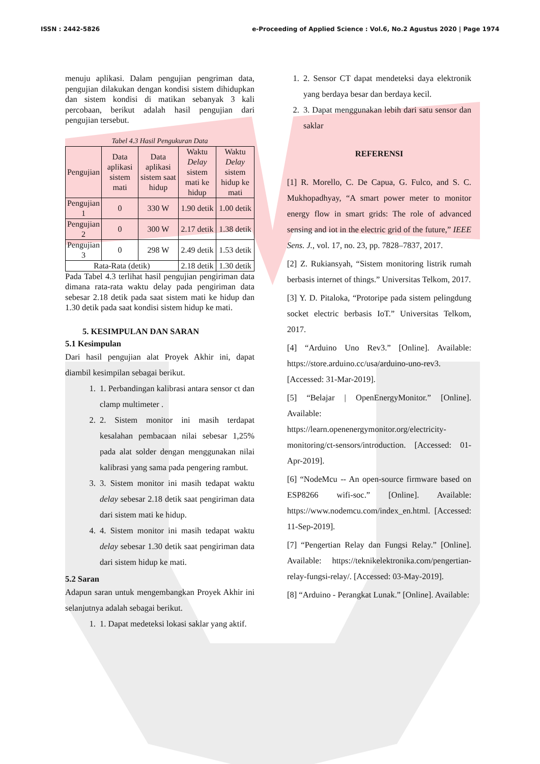ISSN : 2442-5826 e-Proceeding of Applied Science : Vol.6, No.2 Agustus 2020 | Page 1974
menuju aplikasi. Dalam pengujian pengriman data, pengujian dilakukan dengan kondisi sistem dihidupkan dan sistem kondisi di matikan sebanyak 3 kali percobaan, berikut adalah hasil pengujian dari pengujian tersebut.
Tabel 4.3 Hasil Pengukuran Data
| Pengujian | Data aplikasi sistem mati | Data aplikasi sistem saat hidup | Waktu Delay sistem mati ke hidup | Waktu Delay sistem hidup ke mati |
| --- | --- | --- | --- | --- |
| Pengujian 1 | 0 | 330 W | 1.90 detik | 1.00 detik |
| Pengujian 2 | 0 | 300 W | 2.17 detik | 1.38 detik |
| Pengujian 3 | 0 | 298 W | 2.49 detik | 1.53 detik |
| Rata-Rata (detik) | | | 2.18 detik | 1.30 detik |
Pada Tabel 4.3 terlihat hasil pengujian pengiriman data dimana rata-rata waktu delay pada pengiriman data sebesar 2.18 detik pada saat sistem mati ke hidup dan 1.30 detik pada saat kondisi sistem hidup ke mati.
5. KESIMPULAN DAN SARAN
5.1 Kesimpulan
Dari hasil pengujian alat Proyek Akhir ini, dapat diambil kesimpilan sebagai berikut.
1. 1. Perbandingan kalibrasi antara sensor ct dan clamp multimeter .
2. 2. Sistem monitor ini masih terdapat kesalahan pembacaan nilai sebesar 1,25% pada alat solder dengan menggunakan nilai kalibrasi yang sama pada pengering rambut.
3. 3. Sistem monitor ini masih tedapat waktu delay sebesar 2.18 detik saat pengiriman data dari sistem mati ke hidup.
4. 4. Sistem monitor ini masih tedapat waktu delay sebesar 1.30 detik saat pengiriman data dari sistem hidup ke mati.
5.2 Saran
Adapun saran untuk mengembangkan Proyek Akhir ini selanjutnya adalah sebagai berikut.
1. 1. Dapat medeteksi lokasi saklar yang aktif.
1. 2. Sensor CT dapat mendeteksi daya elektronik yang berdaya besar dan berdaya kecil.
2. 3. Dapat menggunakan lebih dari satu sensor dan saklar
REFERENSI
[1] R. Morello, C. De Capua, G. Fulco, and S. C. Mukhopadhyay, “A smart power meter to monitor energy flow in smart grids: The role of advanced sensing and iot in the electric grid of the future,” IEEE Sens. J., vol. 17, no. 23, pp. 7828–7837, 2017.
[2] Z. Rukiansyah, “Sistem monitoring listrik rumah berbasis internet of things.” Universitas Telkom, 2017.
[3] Y. D. Pitaloka, “Protoripe pada sistem pelingdung socket electric berbasis IoT.” Universitas Telkom, 2017.
[4] “Arduino Uno Rev3.” [Online]. Available: https://store.arduino.cc/usa/arduino-uno-rev3. [Accessed: 31-Mar-2019].
[5] “Belajar | OpenEnergyMonitor.” [Online]. Available: https://learn.openenergymonitor.org/electricity-monitoring/ct-sensors/introduction. [Accessed: 01-Apr-2019].
[6] “NodeMcu -- An open-source firmware based on ESP8266 wifi-soc.” [Online]. Available: https://www.nodemcu.com/index_en.html. [Accessed: 11-Sep-2019].
[7] “Pengertian Relay dan Fungsi Relay.” [Online]. Available: https://teknikelektronika.com/pengertian-relay-fungsi-relay/. [Accessed: 03-May-2019].
[8] “Arduino - Perangkat Lunak.” [Online]. Available: